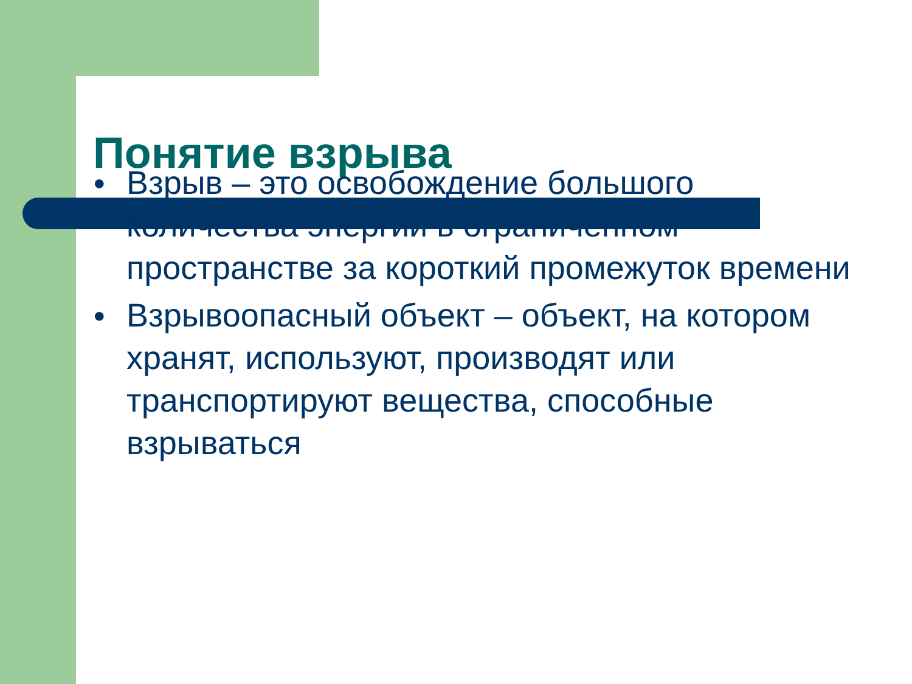Понятие взрыва
● Взрыв – это освобождение большого количества энергии в ограниченном пространстве за короткий промежуток времени
● Взрывоопасный объект – объект, на котором хранят, используют, производят или транспортируют вещества, способные взрываться